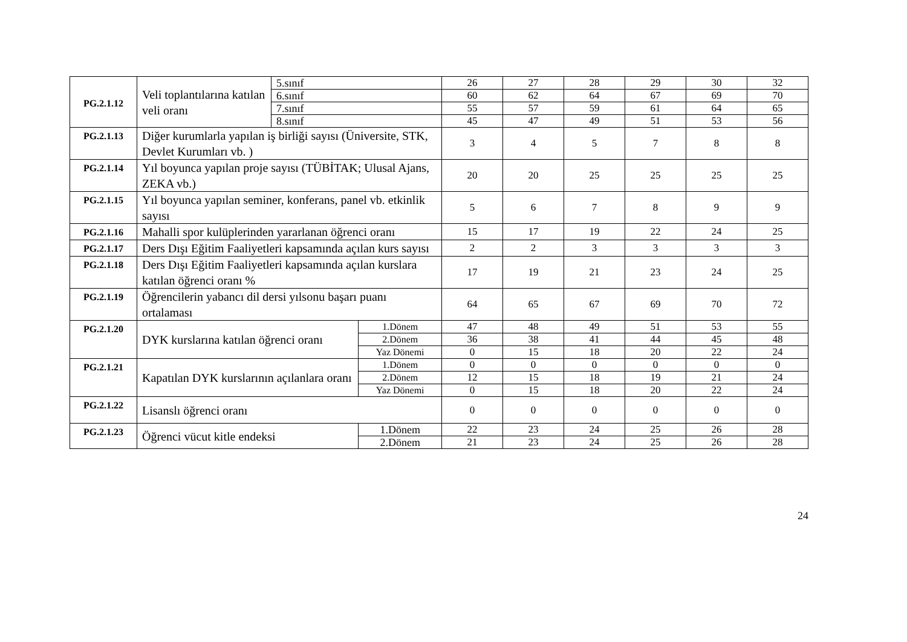| PG.2.1.12 | Veli toplantılarına katılan veli oranı | 5.sınıf | | 26 | 27 | 28 | 29 | 30 | 32 |
| | | 6.sınıf | | 60 | 62 | 64 | 67 | 69 | 70 |
| | | 7.sınıf | | 55 | 57 | 59 | 61 | 64 | 65 |
| | | 8.sınıf | | 45 | 47 | 49 | 51 | 53 | 56 |
| PG.2.1.13 | Diğer kurumlarla yapılan iş birliği sayısı (Üniversite, STK, Devlet Kurumları vb. ) | | | 3 | 4 | 5 | 7 | 8 | 8 |
| PG.2.1.14 | Yıl boyunca yapılan proje sayısı (TÜBİTAK; Ulusal Ajans, ZEKA vb.) | | | 20 | 20 | 25 | 25 | 25 | 25 |
| PG.2.1.15 | Yıl boyunca yapılan seminer, konferans, panel vb. etkinlik sayısı | | | 5 | 6 | 7 | 8 | 9 | 9 |
| PG.2.1.16 | Mahalli spor kulüplerinden yararlanan öğrenci oranı | | | 15 | 17 | 19 | 22 | 24 | 25 |
| PG.2.1.17 | Ders Dışı Eğitim Faaliyetleri kapsamında açılan kurs sayısı | | | 2 | 2 | 3 | 3 | 3 | 3 |
| PG.2.1.18 | Ders Dışı Eğitim Faaliyetleri kapsamında açılan kurslara katılan öğrenci oranı % | | | 17 | 19 | 21 | 23 | 24 | 25 |
| PG.2.1.19 | Öğrencilerin yabancı dil dersi yılsonu başarı puanı ortalaması | | | 64 | 65 | 67 | 69 | 70 | 72 |
| PG.2.1.20 | DYK kurslarına katılan öğrenci oranı | | 1.Dönem | 47 | 48 | 49 | 51 | 53 | 55 |
| | | | 2.Dönem | 36 | 38 | 41 | 44 | 45 | 48 |
| | | | Yaz Dönemi | 0 | 15 | 18 | 20 | 22 | 24 |
| PG.2.1.21 | Kapatılan DYK kurslarının açılanlara oranı | | 1.Dönem | 0 | 0 | 0 | 0 | 0 | 0 |
| | | | 2.Dönem | 12 | 15 | 18 | 19 | 21 | 24 |
| | | | Yaz Dönemi | 0 | 15 | 18 | 20 | 22 | 24 |
| PG.2.1.22 | Lisanslı öğrenci oranı | | | 0 | 0 | 0 | 0 | 0 | 0 |
| PG.2.1.23 | Öğrenci vücut kitle endeksi | | 1.Dönem | 22 | 23 | 24 | 25 | 26 | 28 |
| | | | 2.Dönem | 21 | 23 | 24 | 25 | 26 | 28 |
24